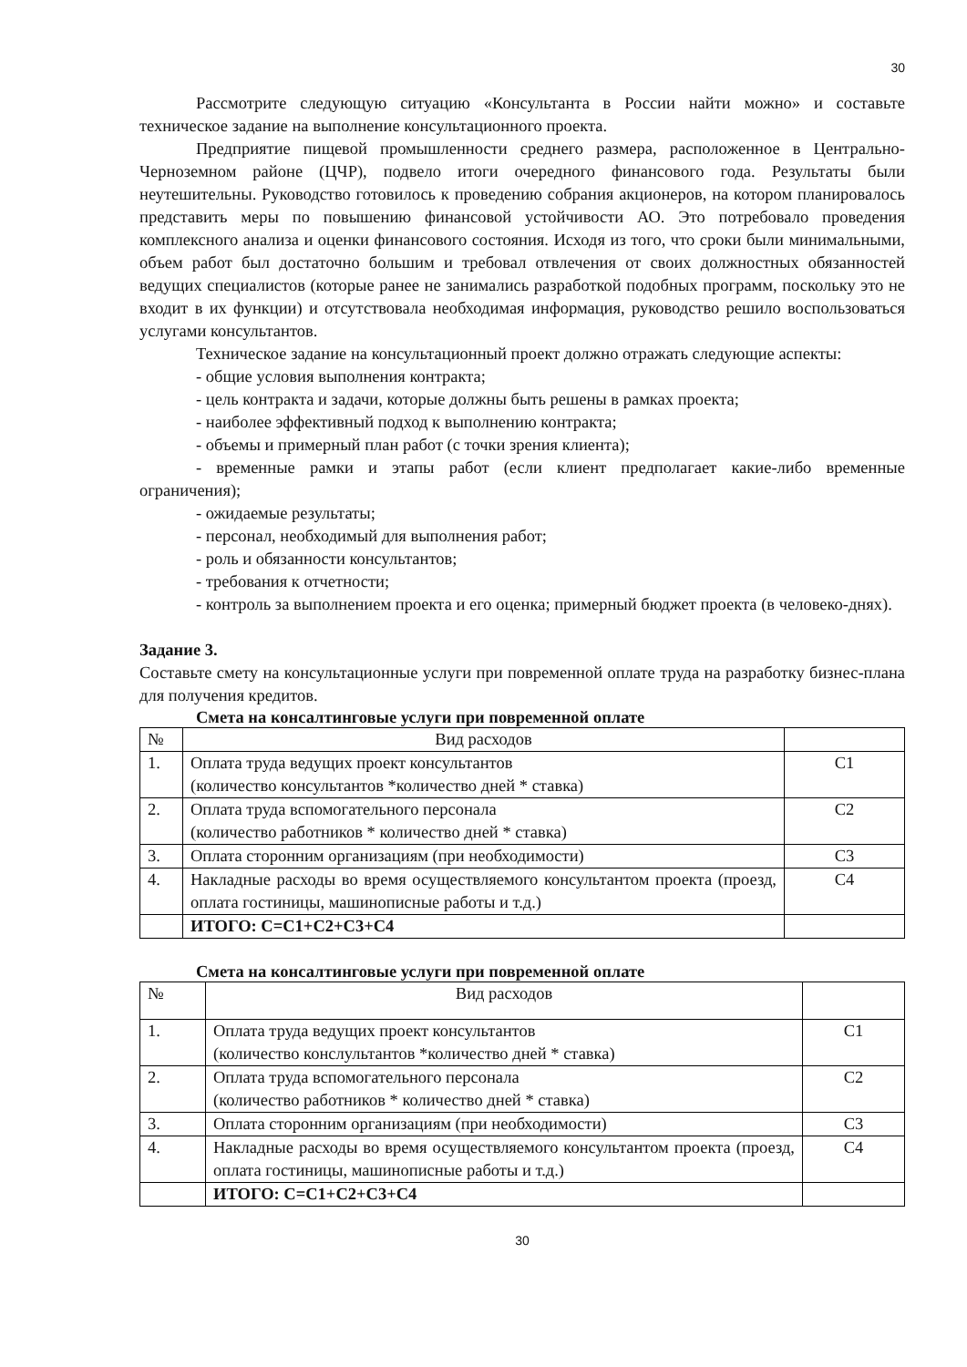30
Рассмотрите следующую ситуацию «Консультанта в России найти можно» и составьте техническое задание на выполнение консультационного проекта.
Предприятие пищевой промышленности среднего размера, расположенное в Центрально-Черноземном районе (ЦЧР), подвело итоги очередного финансового года. Результаты были неутешительны. Руководство готовилось к проведению собрания акционеров, на котором планировалось представить меры по повышению финансовой устойчивости АО. Это потребовало проведения комплексного анализа и оценки финансового состояния. Исходя из того, что сроки были минимальными, объем работ был достаточно большим и требовал отвлечения от своих должностных обязанностей ведущих специалистов (которые ранее не занимались разработкой подобных программ, поскольку это не входит в их функции) и отсутствовала необходимая информация, руководство решило воспользоваться услугами консультантов.
Техническое задание на консультационный проект должно отражать следующие аспекты:
- общие условия выполнения контракта;
- цель контракта и задачи, которые должны быть решены в рамках проекта;
- наиболее эффективный подход к выполнению контракта;
- объемы и примерный план работ (с точки зрения клиента);
- временные рамки и этапы работ (если клиент предполагает какие-либо временные ограничения);
- ожидаемые результаты;
- персонал, необходимый для выполнения работ;
- роль и обязанности консультантов;
- требования к отчетности;
- контроль за выполнением проекта и его оценка; примерный бюджет проекта (в человеко-днях).
Задание 3.
Составьте смету на консультационные услуги при повременной оплате труда на разработку бизнес-плана для получения кредитов.
Смета на консалтинговые услуги при повременной оплате
| № | Вид расходов | |
| 1. | Оплата труда ведущих проект консультантов (количество консультантов *количество дней * ставка) | С1 |
| 2. | Оплата труда вспомогательного персонала (количество работников * количество дней * ставка) | С2 |
| 3. | Оплата сторонним организациям (при необходимости) | С3 |
| 4. | Накладные расходы во время осуществляемого консультантом проекта (проезд, оплата гостиницы, машинописные работы и т.д.) | С4 |
| | ИТОГО: С=С1+С2+С3+С4 | |
Смета на консалтинговые услуги при повременной оплате
| № | Вид расходов | |
| 1. | Оплата труда ведущих проект консультантов (количество конслультантов *количество дней * ставка) | С1 |
| 2. | Оплата труда вспомогательного персонала (количество работников * количество дней * ставка) | С2 |
| 3. | Оплата сторонним организациям (при необходимости) | С3 |
| 4. | Накладные расходы во время осуществляемого консультантом проекта (проезд, оплата гостиницы, машинописные работы и т.д.) | С4 |
| | ИТОГО: С=С1+С2+С3+С4 | |
30